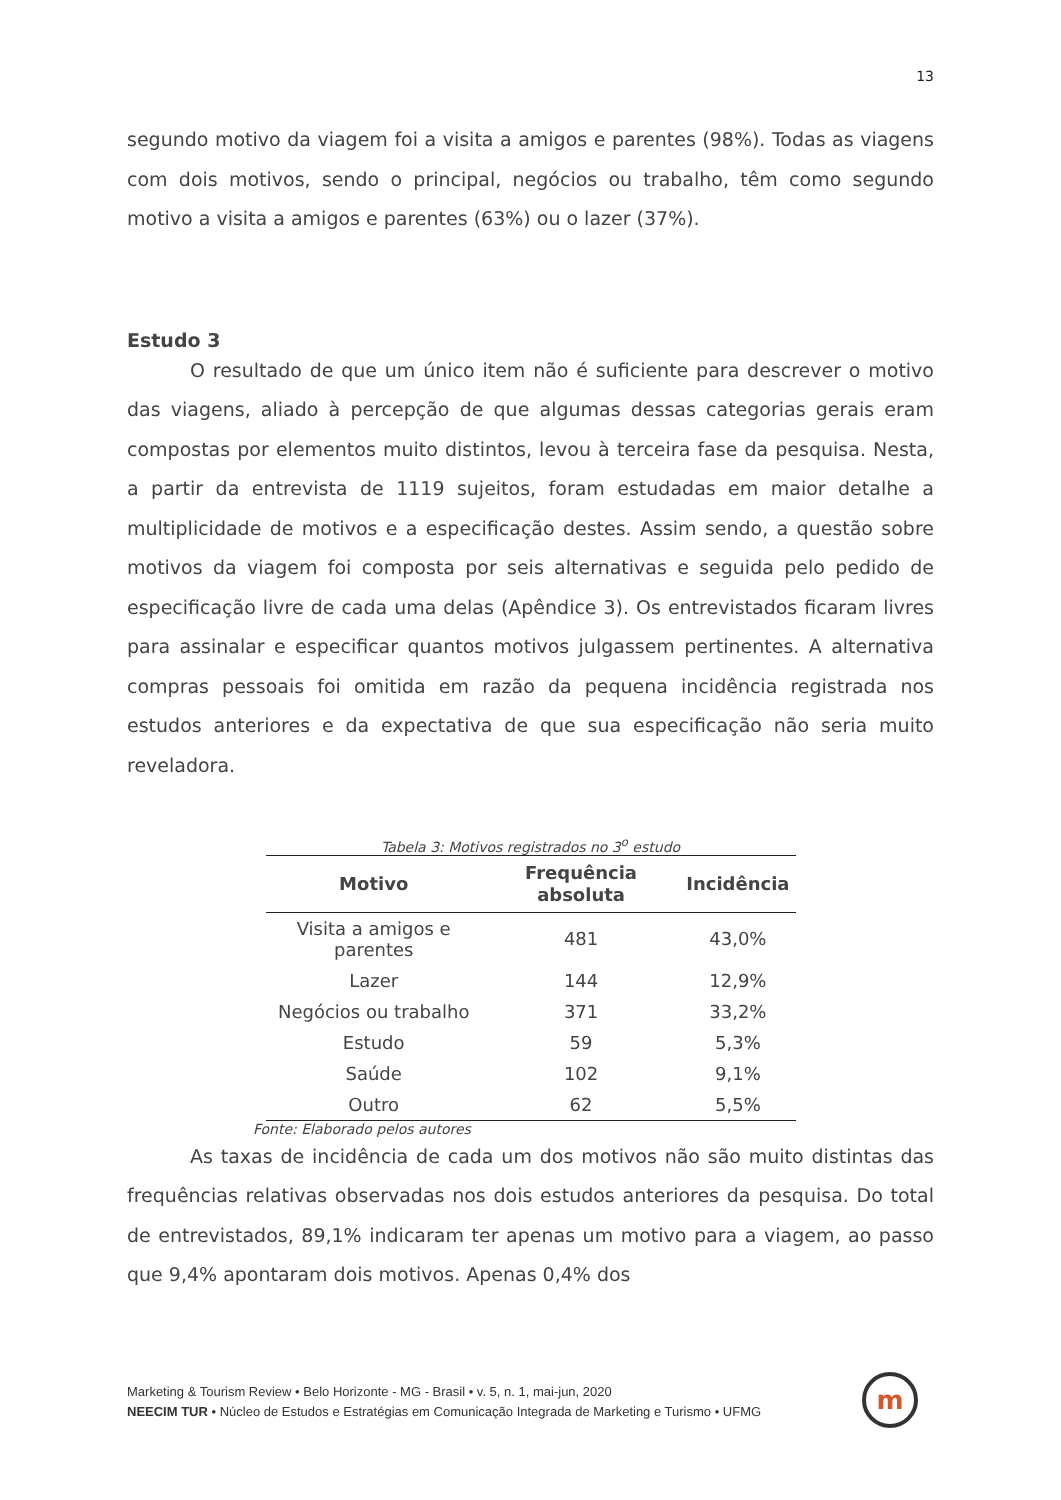13
segundo motivo da viagem foi a visita a amigos e parentes (98%). Todas as viagens com dois motivos, sendo o principal, negócios ou trabalho, têm como segundo motivo a visita a amigos e parentes (63%) ou o lazer (37%).
Estudo 3
O resultado de que um único item não é suficiente para descrever o motivo das viagens, aliado à percepção de que algumas dessas categorias gerais eram compostas por elementos muito distintos, levou à terceira fase da pesquisa. Nesta, a partir da entrevista de 1119 sujeitos, foram estudadas em maior detalhe a multiplicidade de motivos e a especificação destes. Assim sendo, a questão sobre motivos da viagem foi composta por seis alternativas e seguida pelo pedido de especificação livre de cada uma delas (Apêndice 3). Os entrevistados ficaram livres para assinalar e especificar quantos motivos julgassem pertinentes. A alternativa compras pessoais foi omitida em razão da pequena incidência registrada nos estudos anteriores e da expectativa de que sua especificação não seria muito reveladora.
Tabela 3: Motivos registrados no 3<sup>o</sup> estudo
| Motivo | Frequência absoluta | Incidência |
| --- | --- | --- |
| Visita a amigos e parentes | 481 | 43,0% |
| Lazer | 144 | 12,9% |
| Negócios ou trabalho | 371 | 33,2% |
| Estudo | 59 | 5,3% |
| Saúde | 102 | 9,1% |
| Outro | 62 | 5,5% |
Fonte: Elaborado pelos autores
As taxas de incidência de cada um dos motivos não são muito distintas das frequências relativas observadas nos dois estudos anteriores da pesquisa. Do total de entrevistados, 89,1% indicaram ter apenas um motivo para a viagem, ao passo que 9,4% apontaram dois motivos. Apenas 0,4% dos
Marketing & Tourism Review • Belo Horizonte - MG - Brasil • v. 5, n. 1, mai-jun, 2020
NEECIM TUR • Núcleo de Estudos e Estratégias em Comunicação Integrada de Marketing e Turismo • UFMG
m